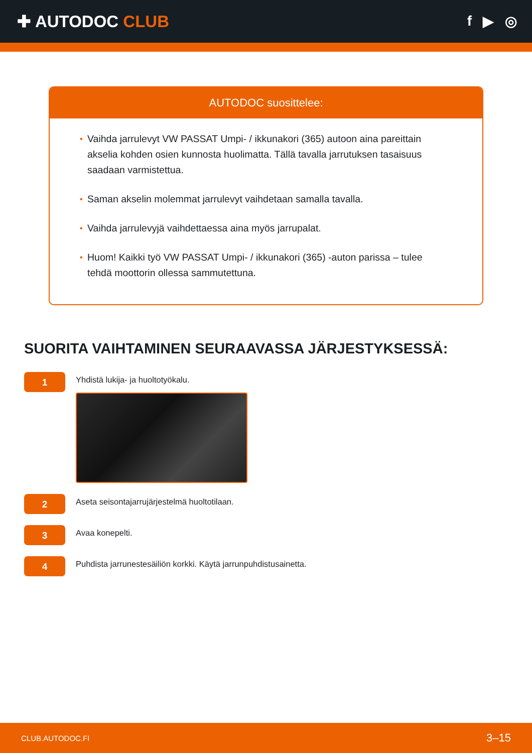✚ AUTODOC CLUB
f ▶ ◎
AUTODOC suosittelee:
• Vaihda jarrulevyt VW PASSAT Umpi- / ikkunakori (365) autoon aina pareittain akselia kohden osien kunnosta huolimatta. Tällä tavalla jarrutuksen tasaisuus saadaan varmistettua.
• Saman akselin molemmat jarrulevyt vaihdetaan samalla tavalla.
• Vaihda jarrulevyjä vaihdettaessa aina myös jarrupalat.
• Huom! Kaikki työ VW PASSAT Umpi- / ikkunakori (365) -auton parissa – tulee tehdä moottorin ollessa sammutettuna.
SUORITA VAIHTAMINEN SEURAAVASSA JÄRJESTYKSESSÄ:
1
Yhdistä lukija- ja huoltotyökalu.
2
Aseta seisontajarrujärjestelmä huoltotilaan.
3
Avaa konepelti.
4
Puhdista jarrunestesäiliön korkki. Käytä jarrunpuhdistusainetta.
CLUB.AUTODOC.FI 3–15